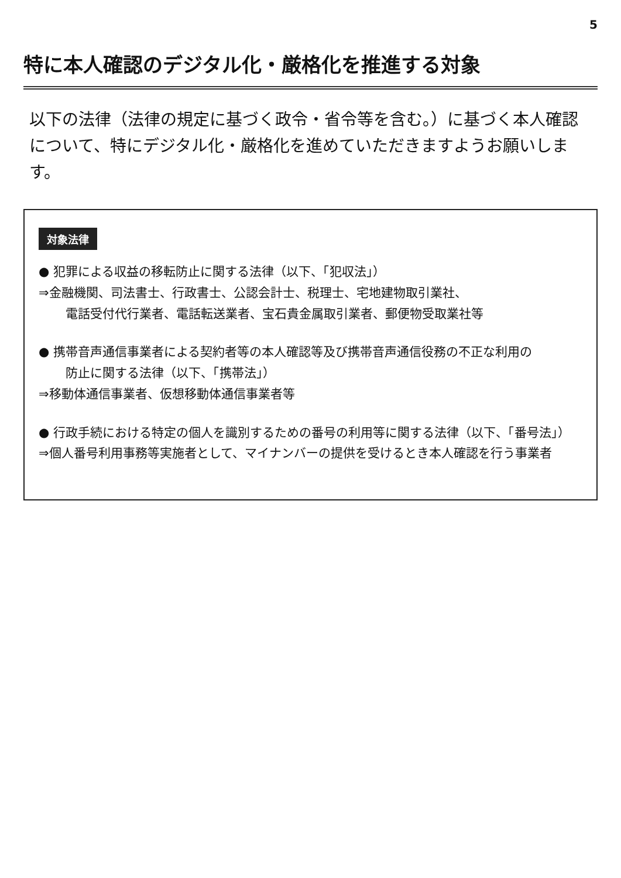5
特に本人確認のデジタル化・厳格化を推進する対象
以下の法律（法律の規定に基づく政令・省令等を含む。）に基づく本人確認について、特にデジタル化・厳格化を進めていただきますようお願いします。
対象法律
● 犯罪による収益の移転防止に関する法律（以下、「犯収法」）
⇒金融機関、司法書士、行政書士、公認会計士、税理士、宅地建物取引業社、
電話受付代行業者、電話転送業者、宝石貴金属取引業者、郵便物受取業社等
● 携帯音声通信事業者による契約者等の本人確認等及び携帯音声通信役務の不正な利用の
防止に関する法律（以下、「携帯法」）
⇒移動体通信事業者、仮想移動体通信事業者等
● 行政手続における特定の個人を識別するための番号の利用等に関する法律（以下、「番号法」）
⇒個人番号利用事務等実施者として、マイナンバーの提供を受けるとき本人確認を行う事業者